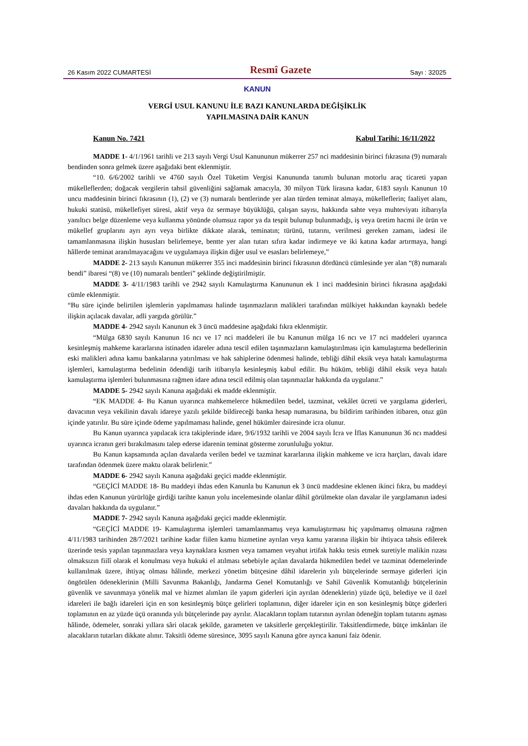26 Kasım 2022 CUMARTESİ Resmî Gazete Sayı : 32025
KANUN
VERGİ USUL KANUNU İLE BAZI KANUNLARDA DEĞİŞİKLİK
YAPILMASINA DAİR KANUN
Kanun No. 7421 Kabul Tarihi: 16/11/2022
MADDE 1- 4/1/1961 tarihli ve 213 sayılı Vergi Usul Kanununun mükerrer 257 nci maddesinin birinci fıkrasına (9) numaralı bendinden sonra gelmek üzere aşağıdaki bent eklenmiştir.
“10. 6/6/2002 tarihli ve 4760 sayılı Özel Tüketim Vergisi Kanununda tanımlı bulunan motorlu araç ticareti yapan mükelleflerden; doğacak vergilerin tahsil güvenliğini sağlamak amacıyla, 30 milyon Türk lirasına kadar, 6183 sayılı Kanunun 10 uncu maddesinin birinci fıkrasının (1), (2) ve (3) numaralı bentlerinde yer alan türden teminat almaya, mükelleflerin; faaliyet alanı, hukuki statüsü, mükellefiyet süresi, aktif veya öz sermaye büyüklüğü, çalışan sayısı, hakkında sahte veya muhteviyatı itibarıyla yanıltıcı belge düzenleme veya kullanma yönünde olumsuz rapor ya da tespit bulunup bulunmadığı, iş veya üretim hacmi ile ürün ve mükellef gruplarını ayrı ayrı veya birlikte dikkate alarak, teminatın; türünü, tutarını, verilmesi gereken zamanı, iadesi ile tamamlanmasına ilişkin hususları belirlemeye, bentte yer alan tutarı sıfıra kadar indirmeye ve iki katına kadar artırmaya, hangi hâllerde teminat aranılmayacağını ve uygulamaya ilişkin diğer usul ve esasları belirlemeye,”
MADDE 2- 213 sayılı Kanunun mükerrer 355 inci maddesinin birinci fıkrasının dördüncü cümlesinde yer alan “(8) numaralı bendi” ibaresi “(8) ve (10) numaralı bentleri” şeklinde değiştirilmiştir.
MADDE 3- 4/11/1983 tarihli ve 2942 sayılı Kamulaştırma Kanununun ek 1 inci maddesinin birinci fıkrasına aşağıdaki cümle eklenmiştir.
“Bu süre içinde belirtilen işlemlerin yapılmaması halinde taşınmazların malikleri tarafından mülkiyet hakkından kaynaklı bedele ilişkin açılacak davalar, adli yargıda görülür.”
MADDE 4- 2942 sayılı Kanunun ek 3 üncü maddesine aşağıdaki fıkra eklenmiştir.
“Mülga 6830 sayılı Kanunun 16 ncı ve 17 nci maddeleri ile bu Kanunun mülga 16 ncı ve 17 nci maddeleri uyarınca kesinleşmiş mahkeme kararlarına istinaden idareler adına tescil edilen taşınmazların kamulaştırılması için kamulaştırma bedellerinin eski malikleri adına kamu bankalarına yatırılması ve hak sahiplerine ödenmesi halinde, tebliği dâhil eksik veya hatalı kamulaştırma işlemleri, kamulaştırma bedelinin ödendiği tarih itibarıyla kesinleşmiş kabul edilir. Bu hüküm, tebliği dâhil eksik veya hatalı kamulaştırma işlemleri bulunmasına rağmen idare adına tescil edilmiş olan taşınmazlar hakkında da uygulanır.”
MADDE 5- 2942 sayılı Kanuna aşağıdaki ek madde eklenmiştir.
“EK MADDE 4- Bu Kanun uyarınca mahkemelerce hükmedilen bedel, tazminat, vekâlet ücreti ve yargılama giderleri, davacının veya vekilinin davalı idareye yazılı şekilde bildireceği banka hesap numarasına, bu bildirim tarihinden itibaren, otuz gün içinde yatırılır. Bu süre içinde ödeme yapılmaması halinde, genel hükümler dairesinde icra olunur.
Bu Kanun uyarınca yapılacak icra takiplerinde idare, 9/6/1932 tarihli ve 2004 sayılı İcra ve İflas Kanununun 36 ncı maddesi uyarınca icranın geri bırakılmasını talep ederse idarenin teminat gösterme zorunluluğu yoktur.
Bu Kanun kapsamında açılan davalarda verilen bedel ve tazminat kararlarına ilişkin mahkeme ve icra harçları, davalı idare tarafından ödenmek üzere maktu olarak belirlenir.”
MADDE 6- 2942 sayılı Kanuna aşağıdaki geçici madde eklenmiştir.
“GEÇİCİ MADDE 18- Bu maddeyi ihdas eden Kanunla bu Kanunun ek 3 üncü maddesine eklenen ikinci fıkra, bu maddeyi ihdas eden Kanunun yürürlüğe girdiği tarihte kanun yolu incelemesinde olanlar dâhil görülmekte olan davalar ile yargılamanın iadesi davaları hakkında da uygulanır.”
MADDE 7- 2942 sayılı Kanuna aşağıdaki geçici madde eklenmiştir.
“GEÇİCİ MADDE 19- Kamulaştırma işlemleri tamamlanmamış veya kamulaştırması hiç yapılmamış olmasına rağmen 4/11/1983 tarihinden 28/7/2021 tarihine kadar fiilen kamu hizmetine ayrılan veya kamu yararına ilişkin bir ihtiyaca tahsis edilerek üzerinde tesis yapılan taşınmazlara veya kaynaklara kısmen veya tamamen veyahut irtifak hakkı tesis etmek suretiyle malikin rızası olmaksızın fiilî olarak el konulması veya hukuki el atılması sebebiyle açılan davalarda hükmedilen bedel ve tazminat ödemelerinde kullanılmak üzere, ihtiyaç olması hâlinde, merkezi yönetim bütçesine dâhil idarelerin yılı bütçelerinde sermaye giderleri için öngörülen ödeneklerinin (Milli Savunma Bakanlığı, Jandarma Genel Komutanlığı ve Sahil Güvenlik Komutanlığı bütçelerinin güvenlik ve savunmaya yönelik mal ve hizmet alımları ile yapım giderleri için ayrılan ödeneklerin) yüzde üçü, belediye ve il özel idareleri ile bağlı idareleri için en son kesinleşmiş bütçe gelirleri toplamının, diğer idareler için en son kesinleşmiş bütçe giderleri toplamının en az yüzde üçü oranında yılı bütçelerinde pay ayrılır. Alacakların toplam tutarının ayrılan ödeneğin toplam tutarını aşması hâlinde, ödemeler, sonraki yıllara sâri olacak şekilde, garameten ve taksitlerle gerçekleştirilir. Taksitlendirmede, bütçe imkânları ile alacakların tutarları dikkate alınır. Taksitli ödeme süresince, 3095 sayılı Kanuna göre ayrıca kanuni faiz ödenir.